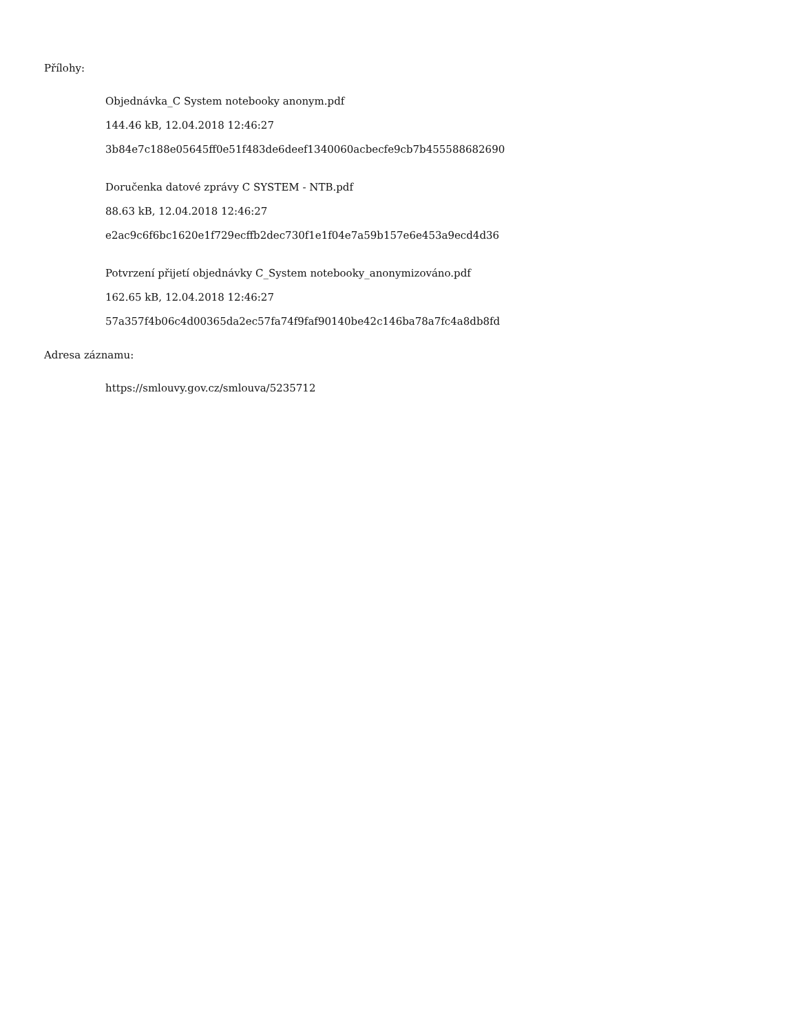Přílohy:
Objednávka_C System notebooky anonym.pdf
144.46 kB, 12.04.2018 12:46:27
3b84e7c188e05645ff0e51f483de6deef1340060acbecfe9cb7b455588682690
Doručenka datové zprávy C SYSTEM - NTB.pdf
88.63 kB, 12.04.2018 12:46:27
e2ac9c6f6bc1620e1f729ecffb2dec730f1e1f04e7a59b157e6e453a9ecd4d36
Potvrzení přijetí objednávky C_System notebooky_anonymizováno.pdf
162.65 kB, 12.04.2018 12:46:27
57a357f4b06c4d00365da2ec57fa74f9faf90140be42c146ba78a7fc4a8db8fd
Adresa záznamu:
https://smlouvy.gov.cz/smlouva/5235712